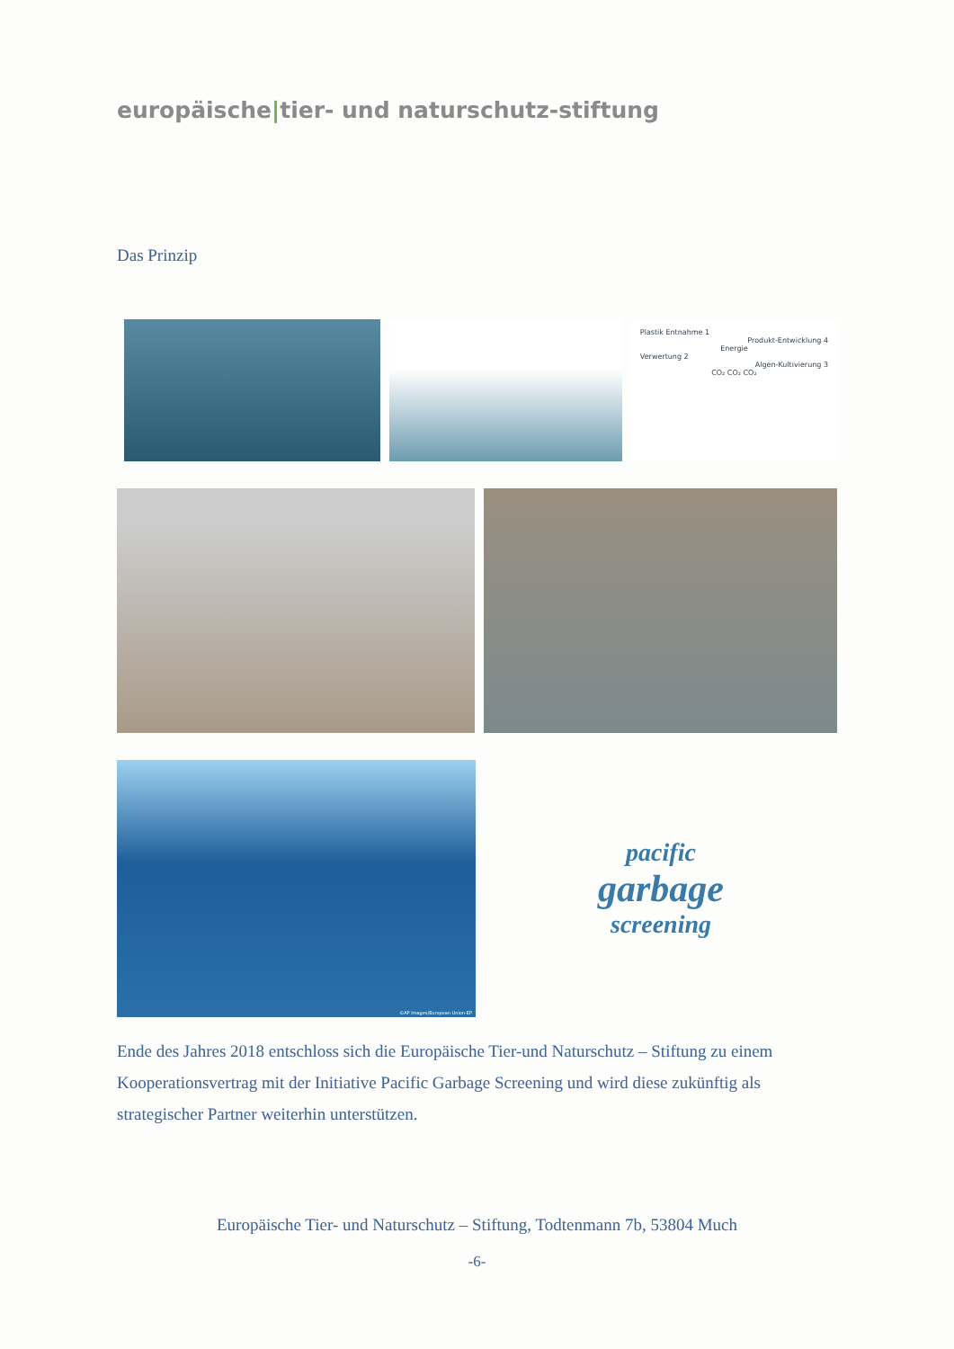europäische|tier- und naturschutz-stiftung
Das Prinzip
Plastik Entnahme 1
Produkt-Entwicklung 4
Energie
Verwertung 2
Algen-Kultivierung 3
CO₂ CO₂ CO₂
©AP Images/European Union-EP
pacific
garbage
screening
Ende des Jahres 2018 entschloss sich die Europäische Tier-und Naturschutz – Stiftung zu einem Kooperationsvertrag mit der Initiative Pacific Garbage Screening und wird diese zukünftig als strategischer Partner weiterhin unterstützen.
Europäische Tier- und Naturschutz – Stiftung, Todtenmann 7b, 53804 Much
-6-